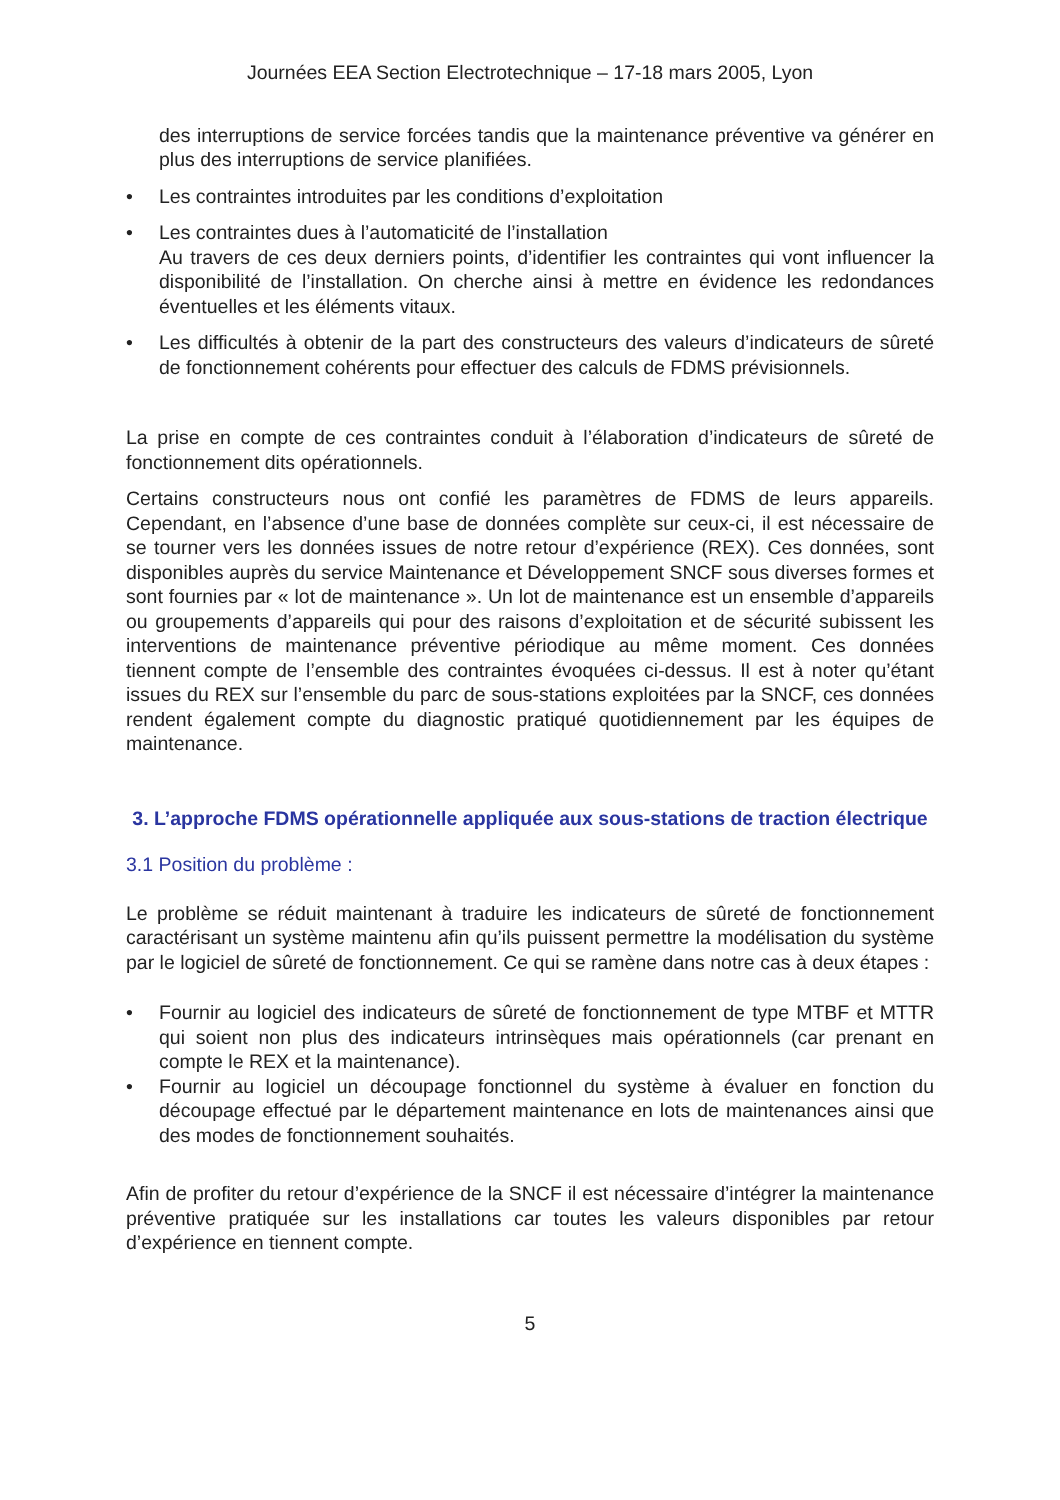Journées EEA Section Electrotechnique – 17-18 mars 2005, Lyon
des interruptions de service forcées tandis que la maintenance préventive va générer en plus des interruptions de service planifiées.
• Les contraintes introduites par les conditions d’exploitation
• Les contraintes dues à l’automaticité de l’installation
Au travers de ces deux derniers points, d’identifier les contraintes qui vont influencer la disponibilité de l’installation. On cherche ainsi à mettre en évidence les redondances éventuelles et les éléments vitaux.
• Les difficultés à obtenir de la part des constructeurs des valeurs d’indicateurs de sûreté de fonctionnement cohérents pour effectuer des calculs de FDMS prévisionnels.
La prise en compte de ces contraintes conduit à l’élaboration d’indicateurs de sûreté de fonctionnement dits opérationnels.
Certains constructeurs nous ont confié les paramètres de FDMS de leurs appareils. Cependant, en l’absence d’une base de données complète sur ceux-ci, il est nécessaire de se tourner vers les données issues de notre retour d’expérience (REX). Ces données, sont disponibles auprès du service Maintenance et Développement SNCF sous diverses formes et sont fournies par « lot de maintenance ». Un lot de maintenance est un ensemble d’appareils ou groupements d’appareils qui pour des raisons d’exploitation et de sécurité subissent les interventions de maintenance préventive périodique au même moment. Ces données tiennent compte de l’ensemble des contraintes évoquées ci-dessus. Il est à noter qu’étant issues du REX sur l’ensemble du parc de sous-stations exploitées par la SNCF, ces données rendent également compte du diagnostic pratiqué quotidiennement par les équipes de maintenance.
3. L’approche FDMS opérationnelle appliquée aux sous-stations de traction électrique
3.1 Position du problème :
Le problème se réduit maintenant à traduire les indicateurs de sûreté de fonctionnement caractérisant un système maintenu afin qu’ils puissent permettre la modélisation du système par le logiciel de sûreté de fonctionnement. Ce qui se ramène dans notre cas à deux étapes :
• Fournir au logiciel des indicateurs de sûreté de fonctionnement de type MTBF et MTTR qui soient non plus des indicateurs intrinsèques mais opérationnels (car prenant en compte le REX et la maintenance).
• Fournir au logiciel un découpage fonctionnel du système à évaluer en fonction du découpage effectué par le département maintenance en lots de maintenances ainsi que des modes de fonctionnement souhaités.
Afin de profiter du retour d’expérience de la SNCF il est nécessaire d’intégrer la maintenance préventive pratiquée sur les installations car toutes les valeurs disponibles par retour d’expérience en tiennent compte.
5